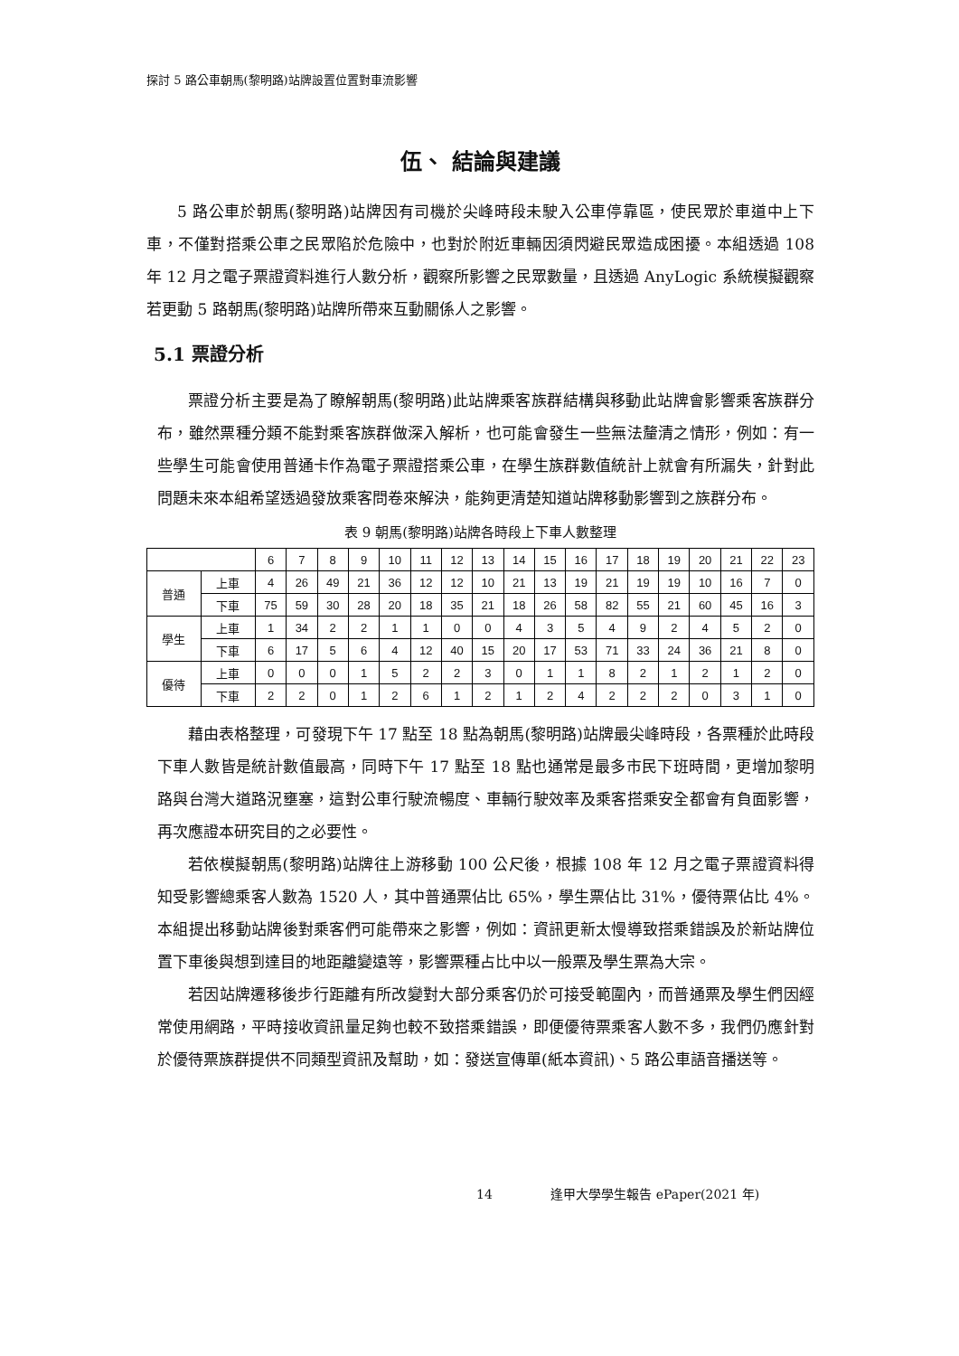探討 5 路公車朝馬(黎明路)站牌設置位置對車流影響
伍、 結論與建議
5 路公車於朝馬(黎明路)站牌因有司機於尖峰時段未駛入公車停靠區，使民眾於車道中上下車，不僅對搭乘公車之民眾陷於危險中，也對於附近車輛因須閃避民眾造成困擾。本組透過 108 年 12 月之電子票證資料進行人數分析，觀察所影響之民眾數量，且透過 AnyLogic 系統模擬觀察若更動 5 路朝馬(黎明路)站牌所帶來互動關係人之影響。
5.1 票證分析
票證分析主要是為了瞭解朝馬(黎明路)此站牌乘客族群結構與移動此站牌會影響乘客族群分布，雖然票種分類不能對乘客族群做深入解析，也可能會發生一些無法釐清之情形，例如：有一些學生可能會使用普通卡作為電子票證搭乘公車，在學生族群數值統計上就會有所漏失，針對此問題未來本組希望透過發放乘客問卷來解決，能夠更清楚知道站牌移動影響到之族群分布。
表 9 朝馬(黎明路)站牌各時段上下車人數整理
| | | 6 | 7 | 8 | 9 | 10 | 11 | 12 | 13 | 14 | 15 | 16 | 17 | 18 | 19 | 20 | 21 | 22 | 23 |
| --- | --- | --- | --- | --- | --- | --- | --- | --- | --- | --- | --- | --- | --- | --- | --- | --- | --- | --- | --- |
| 普通 | 上車 | 4 | 26 | 49 | 21 | 36 | 12 | 12 | 10 | 21 | 13 | 19 | 21 | 19 | 19 | 10 | 16 | 7 | 0 |
| | 下車 | 75 | 59 | 30 | 28 | 20 | 18 | 35 | 21 | 18 | 26 | 58 | 82 | 55 | 21 | 60 | 45 | 16 | 3 |
| 學生 | 上車 | 1 | 34 | 2 | 2 | 1 | 1 | 0 | 0 | 4 | 3 | 5 | 4 | 9 | 2 | 4 | 5 | 2 | 0 |
| | 下車 | 6 | 17 | 5 | 6 | 4 | 12 | 40 | 15 | 20 | 17 | 53 | 71 | 33 | 24 | 36 | 21 | 8 | 0 |
| 優待 | 上車 | 0 | 0 | 0 | 1 | 5 | 2 | 2 | 3 | 0 | 1 | 1 | 8 | 2 | 1 | 2 | 1 | 2 | 0 |
| | 下車 | 2 | 2 | 0 | 1 | 2 | 6 | 1 | 2 | 1 | 2 | 4 | 2 | 2 | 2 | 0 | 3 | 1 | 0 |
藉由表格整理，可發現下午 17 點至 18 點為朝馬(黎明路)站牌最尖峰時段，各票種於此時段下車人數皆是統計數值最高，同時下午 17 點至 18 點也通常是最多市民下班時間，更增加黎明路與台灣大道路況壅塞，這對公車行駛流暢度、車輛行駛效率及乘客搭乘安全都會有負面影響，再次應證本研究目的之必要性。
若依模擬朝馬(黎明路)站牌往上游移動 100 公尺後，根據 108 年 12 月之電子票證資料得知受影響總乘客人數為 1520 人，其中普通票佔比 65%，學生票佔比 31%，優待票佔比 4%。本組提出移動站牌後對乘客們可能帶來之影響，例如：資訊更新太慢導致搭乘錯誤及於新站牌位置下車後與想到達目的地距離變遠等，影響票種占比中以一般票及學生票為大宗。
若因站牌遷移後步行距離有所改變對大部分乘客仍於可接受範圍內，而普通票及學生們因經常使用網路，平時接收資訊量足夠也較不致搭乘錯誤，即便優待票乘客人數不多，我們仍應針對於優待票族群提供不同類型資訊及幫助，如：發送宣傳單(紙本資訊)、5 路公車語音播送等。
14 逢甲大學學生報告 ePaper(2021 年)